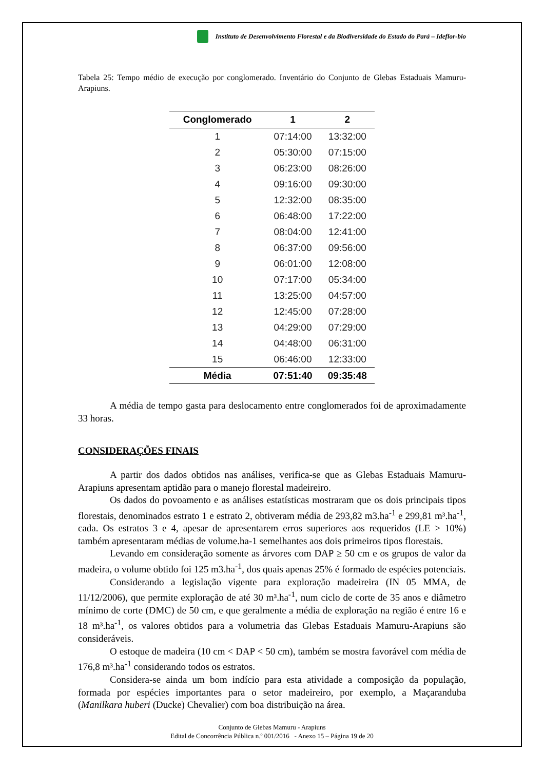Instituto de Desenvolvimento Florestal e da Biodiversidade do Estado do Pará – Ideflor-bio
Tabela 25: Tempo médio de execução por conglomerado. Inventário do Conjunto de Glebas Estaduais Mamuru-Arapiuns.
| Conglomerado | 1 | 2 |
| --- | --- | --- |
| 1 | 07:14:00 | 13:32:00 |
| 2 | 05:30:00 | 07:15:00 |
| 3 | 06:23:00 | 08:26:00 |
| 4 | 09:16:00 | 09:30:00 |
| 5 | 12:32:00 | 08:35:00 |
| 6 | 06:48:00 | 17:22:00 |
| 7 | 08:04:00 | 12:41:00 |
| 8 | 06:37:00 | 09:56:00 |
| 9 | 06:01:00 | 12:08:00 |
| 10 | 07:17:00 | 05:34:00 |
| 11 | 13:25:00 | 04:57:00 |
| 12 | 12:45:00 | 07:28:00 |
| 13 | 04:29:00 | 07:29:00 |
| 14 | 04:48:00 | 06:31:00 |
| 15 | 06:46:00 | 12:33:00 |
| Média | 07:51:40 | 09:35:48 |
A média de tempo gasta para deslocamento entre conglomerados foi de aproximadamente 33 horas.
CONSIDERAÇÕES FINAIS
A partir dos dados obtidos nas análises, verifica-se que as Glebas Estaduais Mamuru-Arapiuns apresentam aptidão para o manejo florestal madeireiro.
Os dados do povoamento e as análises estatísticas mostraram que os dois principais tipos florestais, denominados estrato 1 e estrato 2, obtiveram média de 293,82 m3.ha<sup>-1</sup> e 299,81 m³.ha<sup>-1</sup>, cada. Os estratos 3 e 4, apesar de apresentarem erros superiores aos requeridos (LE > 10%) também apresentaram médias de volume.ha-1 semelhantes aos dois primeiros tipos florestais.
Levando em consideração somente as árvores com DAP ≥ 50 cm e os grupos de valor da madeira, o volume obtido foi 125 m3.ha<sup>-1</sup>, dos quais apenas 25% é formado de espécies potenciais.
Considerando a legislação vigente para exploração madeireira (IN 05 MMA, de 11/12/2006), que permite exploração de até 30 m³.ha<sup>-1</sup>, num ciclo de corte de 35 anos e diâmetro mínimo de corte (DMC) de 50 cm, e que geralmente a média de exploração na região é entre 16 e 18 m³.ha<sup>-1</sup>, os valores obtidos para a volumetria das Glebas Estaduais Mamuru-Arapiuns são consideráveis.
O estoque de madeira (10 cm < DAP < 50 cm), também se mostra favorável com média de 176,8 m³.ha<sup>-1</sup> considerando todos os estratos.
Considera-se ainda um bom indício para esta atividade a composição da população, formada por espécies importantes para o setor madeireiro, por exemplo, a Maçaranduba (Manilkara huberi (Ducke) Chevalier) com boa distribuição na área.
Conjunto de Glebas Mamuru - Arapiuns
Edital de Concorrência Pública n.º 001/2016 - Anexo 15 – Página 19 de 20